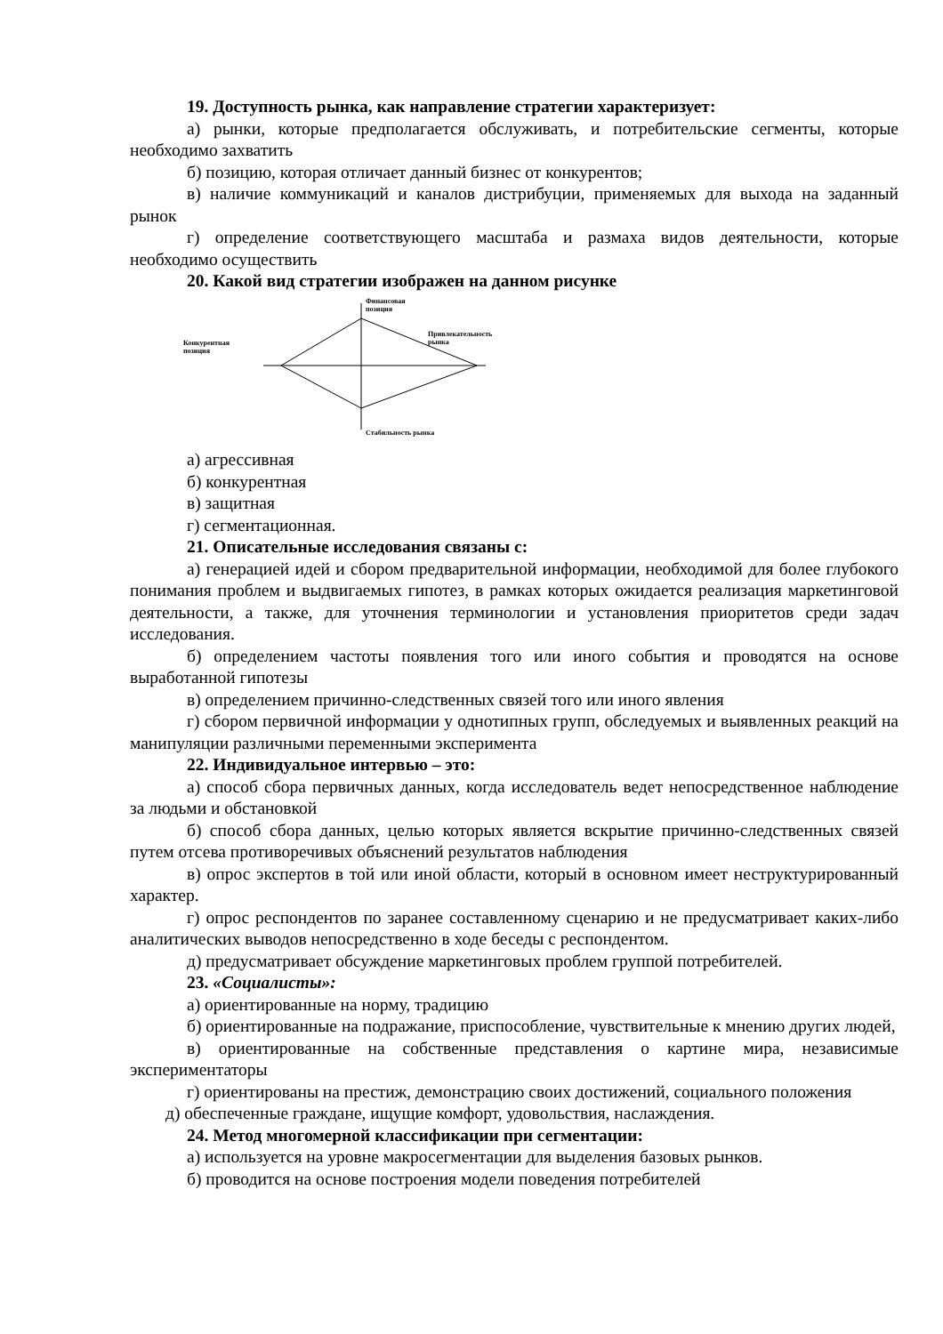19. Доступность рынка, как направление стратегии характеризует:
а) рынки, которые предполагается обслуживать, и потребительские сегменты, которые необходимо захватить
б) позицию, которая отличает данный бизнес от конкурентов;
в) наличие коммуникаций и каналов дистрибуции, применяемых для выхода на заданный рынок
г) определение соответствующего масштаба и размаха видов деятельности, которые необходимо осуществить
20. Какой вид стратегии изображен на данном рисунке
Финансовая
позиция
Конкурентная
позиция
Привлекательность
рынка
Стабильность рынка
а) агрессивная
б) конкурентная
в) защитная
г) сегментационная.
21. Описательные исследования связаны с:
а) генерацией идей и сбором предварительной информации, необходимой для более глубокого понимания проблем и выдвигаемых гипотез, в рамках которых ожидается реализация маркетинговой деятельности, а также, для уточнения терминологии и установления приоритетов среди задач исследования.
б) определением частоты появления того или иного события и проводятся на основе выработанной гипотезы
в) определением причинно-следственных связей того или иного явления
г) сбором первичной информации у однотипных групп, обследуемых и выявленных реакций на манипуляции различными переменными эксперимента
22. Индивидуальное интервью – это:
а) способ сбора первичных данных, когда исследователь ведет непосредственное наблюдение за людьми и обстановкой
б) способ сбора данных, целью которых является вскрытие причинно-следственных связей путем отсева противоречивых объяснений результатов наблюдения
в) опрос экспертов в той или иной области, который в основном имеет неструктурированный характер.
г) опрос респондентов по заранее составленному сценарию и не предусматривает каких-либо аналитических выводов непосредственно в ходе беседы с респондентом.
д) предусматривает обсуждение маркетинговых проблем группой потребителей.
23. «Социалисты»:
а) ориентированные на норму, традицию
б) ориентированные на подражание, приспособление, чувствительные к мнению других людей,
в) ориентированные на собственные представления о картине мира, независимые экспериментаторы
г) ориентированы на престиж, демонстрацию своих достижений, социального положения
д) обеспеченные граждане, ищущие комфорт, удовольствия, наслаждения.
24. Метод многомерной классификации при сегментации:
а) используется на уровне макросегментации для выделения базовых рынков.
б) проводится на основе построения модели поведения потребителей